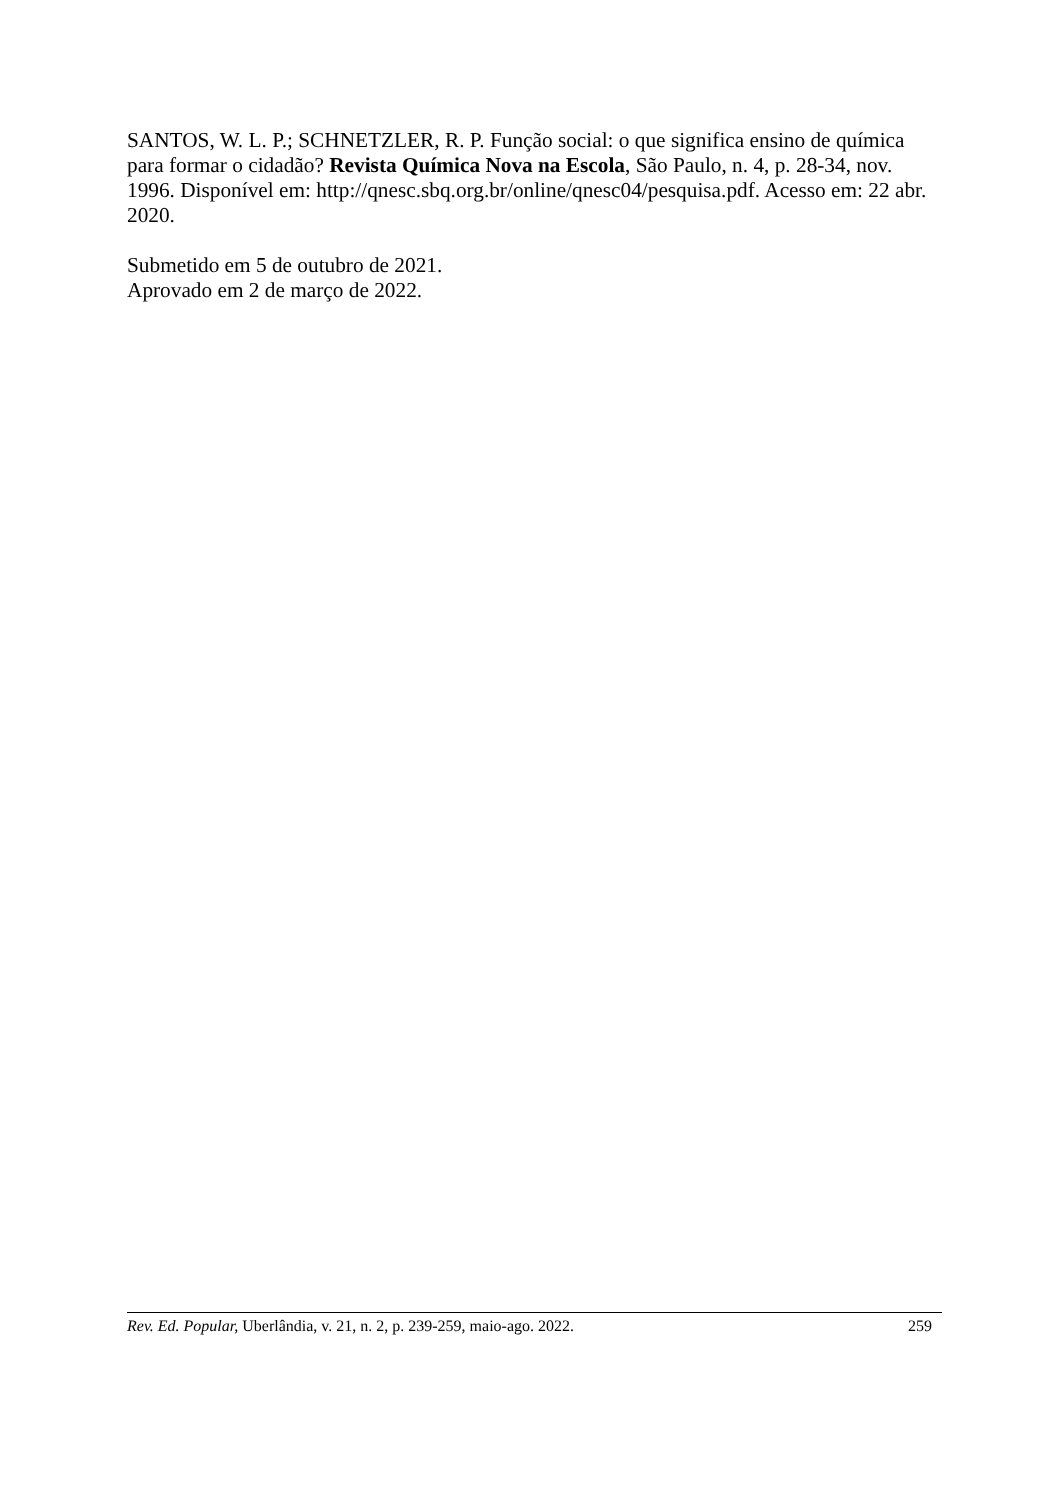SANTOS, W. L. P.; SCHNETZLER, R. P. Função social: o que significa ensino de química para formar o cidadão? Revista Química Nova na Escola, São Paulo, n. 4, p. 28-34, nov. 1996. Disponível em: http://qnesc.sbq.org.br/online/qnesc04/pesquisa.pdf. Acesso em: 22 abr. 2020.
Submetido em 5 de outubro de 2021.
Aprovado em 2 de março de 2022.
Rev. Ed. Popular, Uberlândia, v. 21, n. 2, p. 239-259, maio-ago. 2022. 259